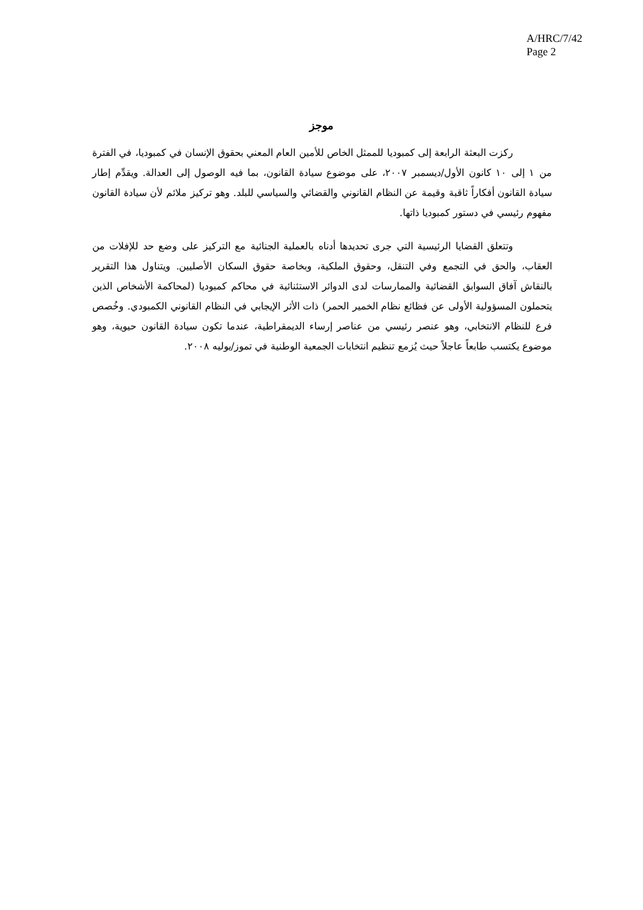A/HRC/7/42
Page 2
موجز
ركزت البعثة الرابعة إلى كمبوديا للممثل الخاص للأمين العام المعني بحقوق الإنسان في كمبوديا، في الفترة من ١ إلى ١٠ كانون الأول/ديسمبر ٢٠٠٧، على موضوع سيادة القانون، بما فيه الوصول إلى العدالة. ويقدِّم إطار سيادة القانون أفكاراً ثاقبة وقيمة عن النظام القانوني والقضائي والسياسي للبلد. وهو تركيز ملائم لأن سيادة القانون مفهوم رئيسي في دستور كمبوديا ذاتها.
وتتعلق القضايا الرئيسية التي جرى تحديدها أدناه بالعملية الجنائية مع التركيز على وضع حد للإفلات من العقاب، والحق في التجمع وفي التنقل، وحقوق الملكية، وبخاصة حقوق السكان الأصليين. ويتناول هذا التقرير بالنقاش آفاق السوابق القضائية والممارسات لدى الدوائر الاستئنائية في محاكم كمبوديا (لمحاكمة الأشخاص الذين يتحملون المسؤولية الأولى عن فظائع نظام الخمير الحمر) ذات الأثر الإيجابي في النظام القانوني الكمبودي. وخُصص فرع للنظام الانتخابي، وهو عنصر رئيسي من عناصر إرساء الديمقراطية، عندما تكون سيادة القانون حيوية، وهو موضوع يكتسب طابعاً عاجلاً حيث يُزمع تنظيم انتخابات الجمعية الوطنية في تموز/يوليه ٢٠٠٨.